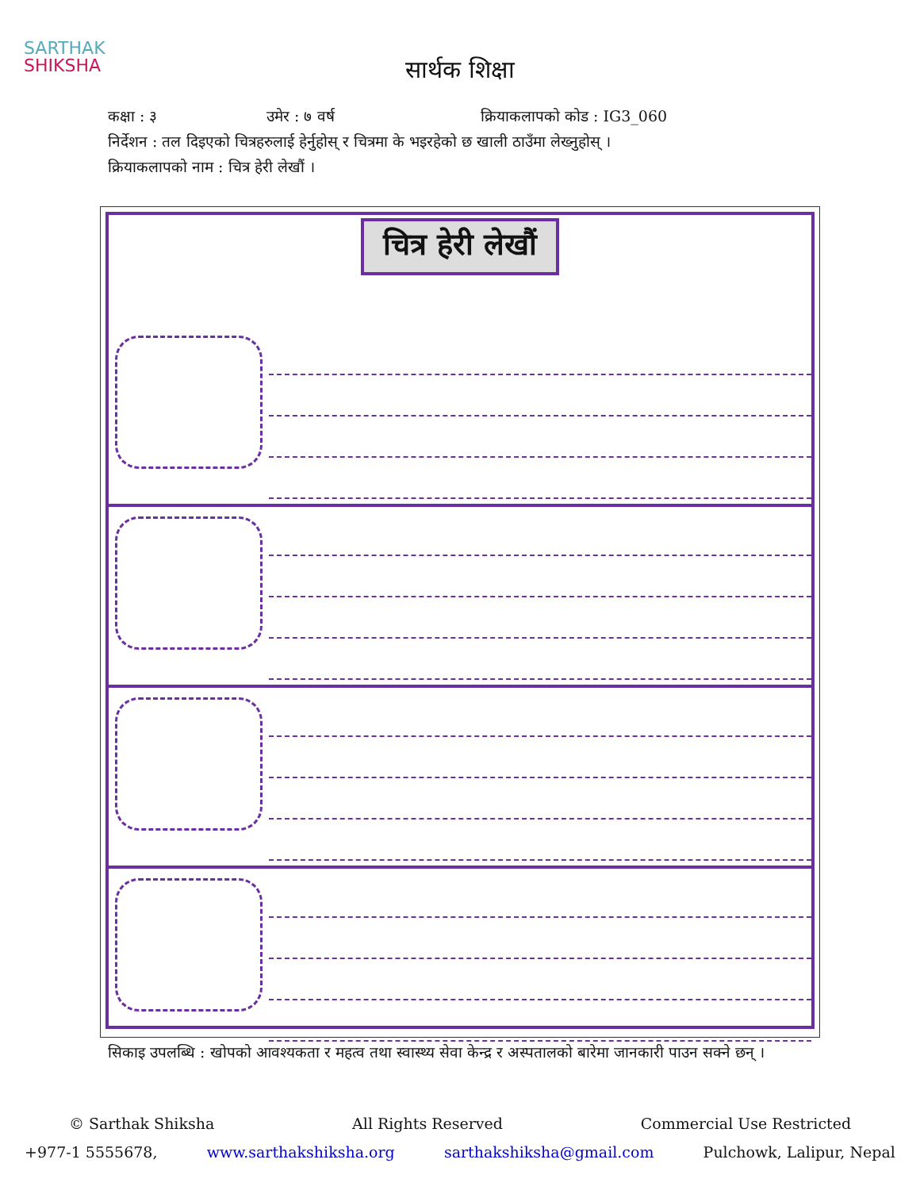SARTHAK
SHIKSHA
सार्थक शिक्षा
कक्षा : ३ उमेर : ७ वर्ष क्रियाकलापको कोड : IG3_060
निर्देशन : तल दिइएको चित्रहरुलाई हेर्नुहोस् र चित्रमा के भइरहेको छ खाली ठाउँमा लेख्नुहोस् ।
क्रियाकलापको नाम : चित्र हेरी लेखौं ।
चित्र हेरी लेखौं
सिकाइ उपलब्धि : खोपको आवश्यकता र महत्व तथा स्वास्थ्य सेवा केन्द्र र अस्पतालको बारेमा जानकारी पाउन सक्ने छन् ।
© Sarthak Shiksha All Rights Reserved Commercial Use Restricted
+977-1 5555678, www.sarthakshiksha.org sarthakshiksha@gmail.com Pulchowk, Lalipur, Nepal